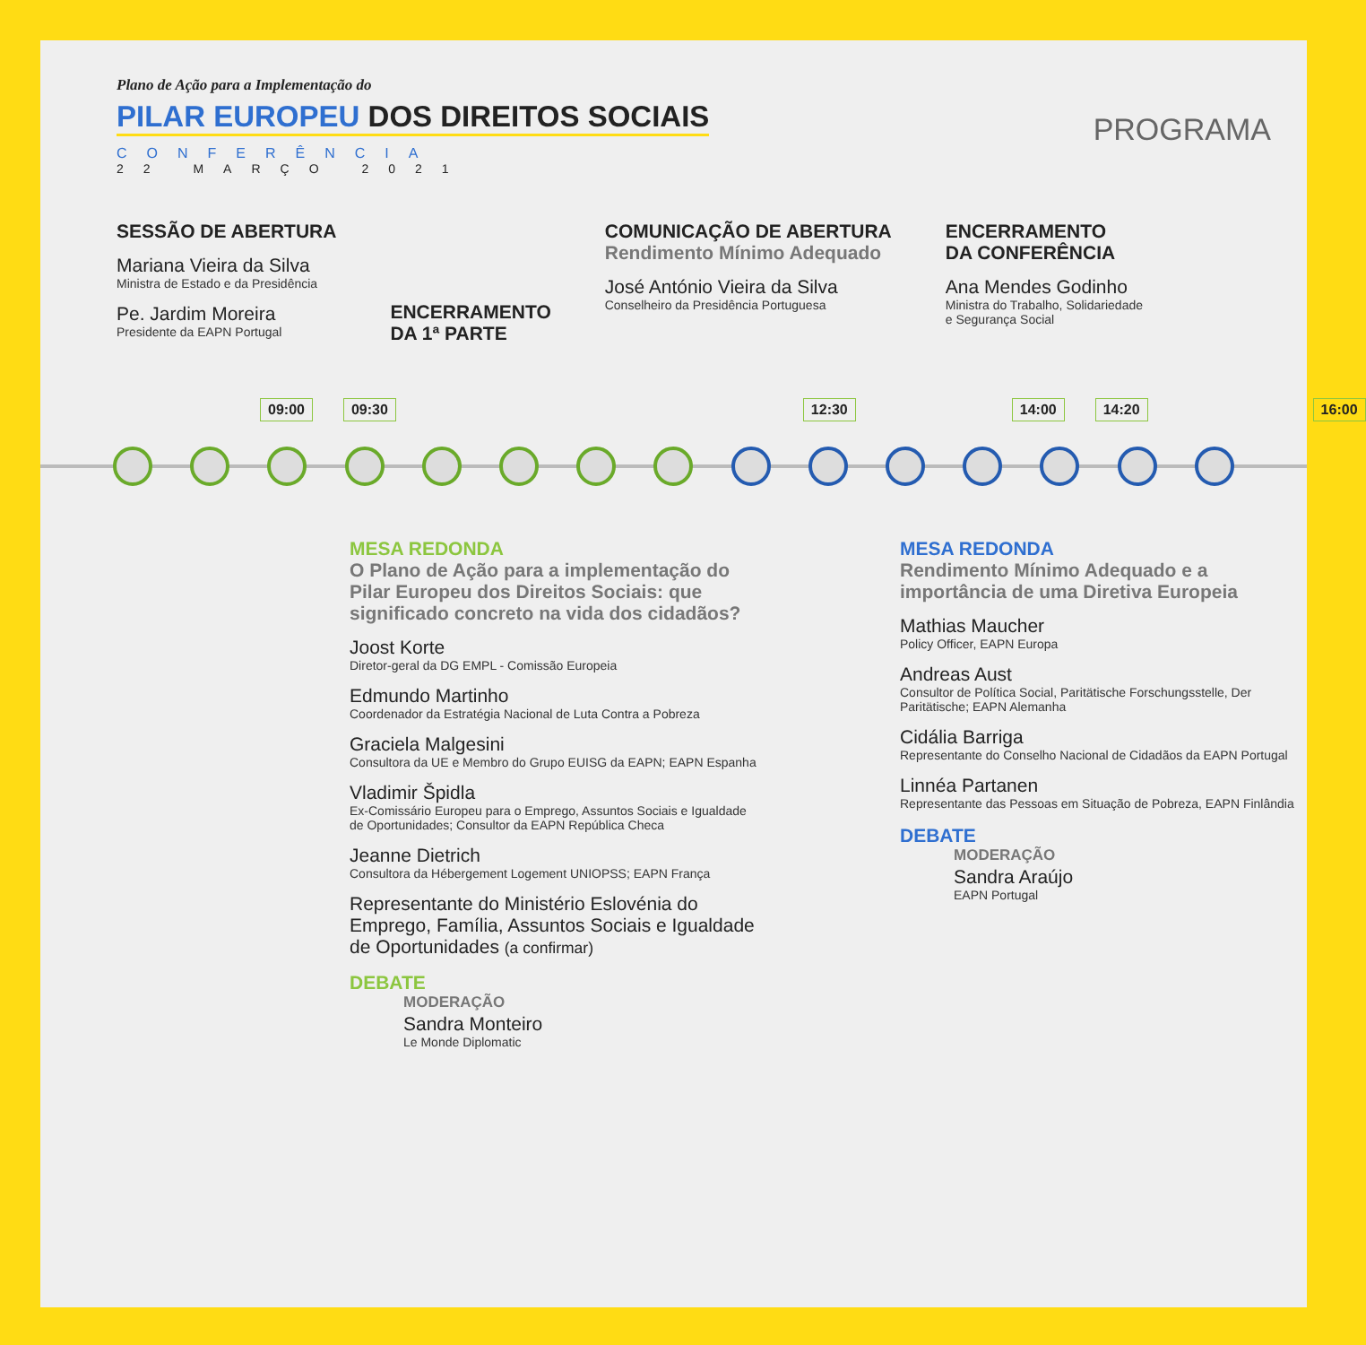Plano de Ação para a Implementação do
PILAR EUROPEU DOS DIREITOS SOCIAIS
CONFERÊNCIA
22 MARÇO 2021
PROGRAMA
SESSÃO DE ABERTURA
Mariana Vieira da Silva
Ministra de Estado e da Presidência
Pe. Jardim Moreira
Presidente da EAPN Portugal
ENCERRAMENTO
DA 1ª PARTE
COMUNICAÇÃO DE ABERTURA
Rendimento Mínimo Adequado
José António Vieira da Silva
Conselheiro da Presidência Portuguesa
ENCERRAMENTO
DA CONFERÊNCIA
Ana Mendes Godinho
Ministra do Trabalho, Solidariedade
e Segurança Social
09:00 09:30 12:30 14:00 14:20 16:00
MESA REDONDA
O Plano de Ação para a implementação do Pilar Europeu dos Direitos Sociais: que significado concreto na vida dos cidadãos?
Joost Korte
Diretor-geral da DG EMPL - Comissão Europeia
Edmundo Martinho
Coordenador da Estratégia Nacional de Luta Contra a Pobreza
Graciela Malgesini
Consultora da UE e Membro do Grupo EUISG da EAPN; EAPN Espanha
Vladimir Špidla
Ex-Comissário Europeu para o Emprego, Assuntos Sociais e Igualdade de Oportunidades; Consultor da EAPN República Checa
Jeanne Dietrich
Consultora da Hébergement Logement UNIOPSS; EAPN França
Representante do Ministério Eslovénia do Emprego, Família, Assuntos Sociais e Igualdade de Oportunidades (a confirmar)
DEBATE
MODERAÇÃO
Sandra Monteiro
Le Monde Diplomatic
MESA REDONDA
Rendimento Mínimo Adequado e a importância de uma Diretiva Europeia
Mathias Maucher
Policy Officer, EAPN Europa
Andreas Aust
Consultor de Política Social, Paritätische Forschungsstelle, Der Paritätische; EAPN Alemanha
Cidália Barriga
Representante do Conselho Nacional de Cidadãos da EAPN Portugal
Linnéa Partanen
Representante das Pessoas em Situação de Pobreza, EAPN Finlândia
DEBATE
MODERAÇÃO
Sandra Araújo
EAPN Portugal